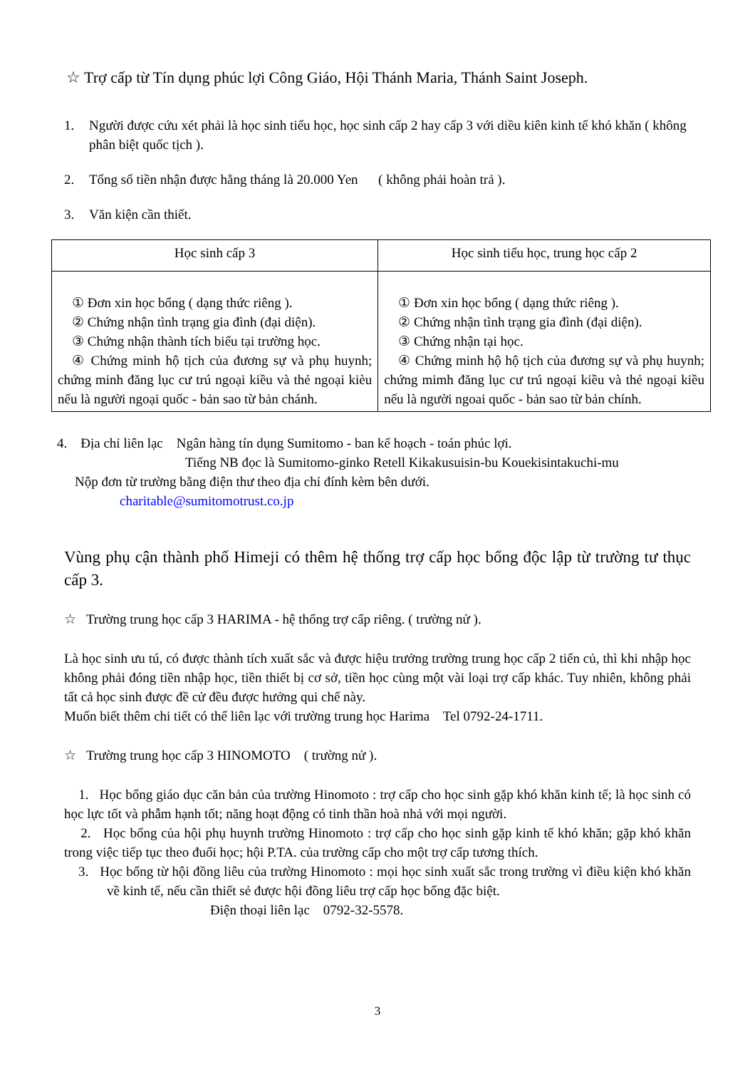☆ Trợ cấp từ Tín dụng phúc lợi Công Giáo, Hội Thánh Maria, Thánh Saint Joseph.
1. Người được cứu xét phải là học sinh tiểu học, học sinh cấp 2 hay cấp 3 với diều kiên kinh tế khó khăn ( không phân biệt quốc tịch ).
2. Tổng số tiền nhận được hằng tháng là 20.000 Yen ( không phải hoàn trả ).
3. Văn kiện cần thiết.
| Học sinh cấp 3 | Học sinh tiểu học, trung học cấp 2 |
| --- | --- |
| ① Đơn xin học bổng ( dạng thức riêng ). ② Chứng nhận tình trạng gia đình (đại diện). ③ Chứng nhận thành tích biểu tại trường học. ④ Chứng minh hộ tịch của đương sự và phụ huynh; chứng minh đăng lục cư trú ngoại kiều và thẻ ngoại kièu nếu là người ngoại quốc - bản sao từ bản chánh. | ① Đơn xin học bổng ( dạng thức riêng ). ② Chứng nhận tình trạng gia đình (đại diện). ③ Chứng nhận tại học. ④ Chứng minh hộ hộ tịch của đương sự và phụ huynh; chứng mimh đăng lục cư trú ngoại kiều và thẻ ngoại kiều nếu là người ngoai quốc - bản sao từ bản chính. |
4. Địa chỉ liên lạc Ngân hàng tín dụng Sumitomo - ban kế hoạch - toán phúc lợi.
Tiếng NB đọc là Sumitomo-ginko Retell Kikakusuisin-bu Kouekisintakuchi-mu
Nộp đơn từ trường bằng điện thư theo địa chỉ đính kèm bên dưới.
charitable@sumitomotrust.co.jp
Vùng phụ cận thành phố Himeji có thêm hệ thống trợ cấp học bổng độc lập từ trường tư thục cấp 3.
☆ Trường trung học cấp 3 HARIMA - hệ thống trợ cấp riêng. ( trường nử ).
Là học sinh ưu tú, có được thành tích xuất sắc và được hiệu trưởng trường trung học cấp 2 tiến củ, thì khi nhập học không phải đóng tiền nhập học, tiền thiết bị cơ sở, tiền học cùng một vài loại trợ cấp khác. Tuy nhiên, không phải tất cả học sinh được đề cử đều được hưởng qui chế này.
Muốn biết thêm chi tiết có thể liên lạc với trường trung học Harima Tel 0792-24-1711.
☆ Trường trung học cấp 3 HINOMOTO ( trường nử ).
1. Học bổng giáo dục căn bản của trường Hinomoto : trợ cấp cho học sinh gặp khó khăn kinh tế; là học sinh có học lực tốt và phẫm hạnh tốt; năng hoạt động có tinh thần hoà nhả với mọi người.
2. Học bổng của hội phụ huynh trường Hinomoto : trợ cấp cho học sinh gặp kinh tế khó khăn; gặp khó khăn trong việc tiếp tục theo đuổi học; hội P.TA. của trường cấp cho một trợ cấp tương thích.
3. Học bổng từ hội đồng liêu của trường Hinomoto : mọi học sinh xuất sắc trong trường vì điều kiện khó khăn về kinh tế, nếu cần thiết sẻ được hội đồng liêu trợ cấp học bổng đặc biệt.
Điện thoại liên lạc 0792-32-5578.
3